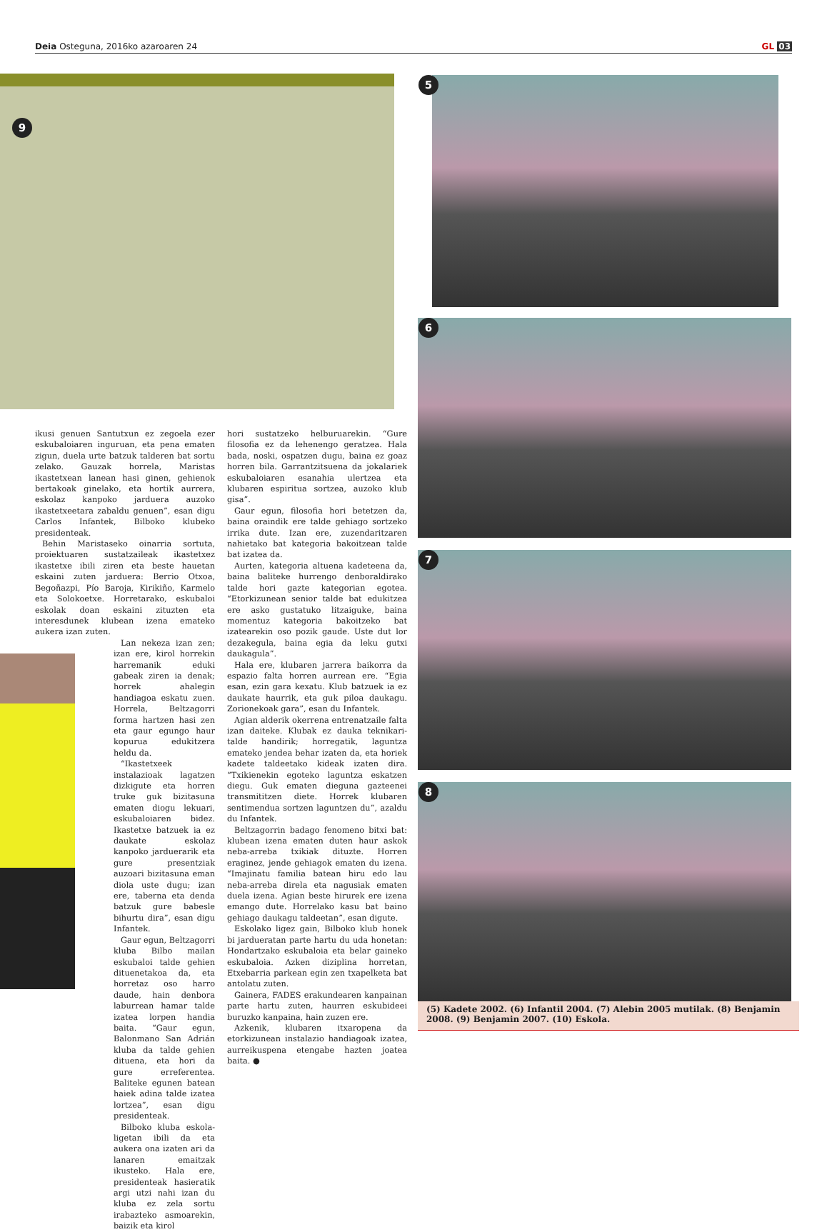Deia Osteguna, 2016ko azaroaren 24
GL 03
9
5
6
7
8
ikusi genuen Santutxun ez zegoela ezer eskubaloiaren inguruan, eta pena ematen zigun, duela urte batzuk talderen bat sortu zelako. Gauzak horrela, Maristas ikastetxean lanean hasi ginen, gehienok bertakoak ginelako, eta hortik aurrera, eskolaz kanpoko jarduera auzoko ikastetxeetara zabaldu genuen”, esan digu Carlos Infantek, Bilboko klubeko presidenteak.
Behin Maristaseko oinarria sortuta, proiektuaren sustatzaileak ikastetxez ikastetxe ibili ziren eta beste hauetan eskaini zuten jarduera: Berrio Otxoa, Begoñazpi, Pío Baroja, Kirikiño, Karmelo eta Solokoetxe. Horretarako, eskubaloi eskolak doan eskaini zituzten eta interesdunek klubean izena emateko aukera izan zuten.
Lan nekeza izan zen; izan ere, kirol horrekin harremanik eduki gabeak ziren ia denak; horrek ahalegin handiagoa eskatu zuen. Horrela, Beltzagorri forma hartzen hasi zen eta gaur egungo haur kopurua edukitzera heldu da.
“Ikastetxeek instalazioak lagatzen dizkigute eta horren truke guk bizitasuna ematen diogu lekuari, eskubaloiaren bidez. Ikastetxe batzuek ia ez daukate eskolaz kanpoko jarduerarik eta gure presentziak auzoari bizitasuna eman diola uste dugu; izan ere, taberna eta denda batzuk gure babesle bihurtu dira”, esan digu Infantek.
Gaur egun, Beltzagorri kluba Bilbo mailan eskubaloi talde gehien dituenetakoa da, eta horretaz oso harro daude, hain denbora laburrean hamar talde izatea lorpen handia baita. “Gaur egun, Balonmano San Adrián kluba da talde gehien dituena, eta hori da gure erreferentea. Baliteke egunen batean haiek adina talde izatea lortzea”, esan digu presidenteak.
Bilboko kluba eskola-ligetan ibili da eta aukera ona izaten ari da lanaren emaitzak ikusteko. Hala ere, presidenteak hasieratik argi utzi nahi izan du kluba ez zela sortu irabazteko asmoarekin, baizik eta kirol
hori sustatzeko helburuarekin. “Gure filosofia ez da lehenengo geratzea. Hala bada, noski, ospatzen dugu, baina ez goaz horren bila. Garrantzitsuena da jokalariek eskubaloiaren esanahia ulertzea eta klubaren espiritua sortzea, auzoko klub gisa”.
Gaur egun, filosofia hori betetzen da, baina oraindik ere talde gehiago sortzeko irrika dute. Izan ere, zuzendaritzaren nahietako bat kategoria bakoitzean talde bat izatea da.
Aurten, kategoria altuena kadeteena da, baina baliteke hurrengo denboraldirako talde hori gazte kategorian egotea. “Etorkizunean senior talde bat edukitzea ere asko gustatuko litzaiguke, baina momentuz kategoria bakoitzeko bat izatearekin oso pozik gaude. Uste dut lor dezakegula, baina egia da leku gutxi daukagula”.
Hala ere, klubaren jarrera baikorra da espazio falta horren aurrean ere. “Egia esan, ezin gara kexatu. Klub batzuek ia ez daukate haurrik, eta guk piloa daukagu. Zorionekoak gara”, esan du Infantek.
Agian alderik okerrena entrenatzaile falta izan daiteke. Klubak ez dauka teknikari-talde handirik; horregatik, laguntza emateko jendea behar izaten da, eta horiek kadete taldeetako kideak izaten dira. “Txikienekin egoteko laguntza eskatzen diegu. Guk ematen dieguna gazteenei transmititzen diete. Horrek klubaren sentimendua sortzen laguntzen du”, azaldu du Infantek.
Beltzagorrin badago fenomeno bitxi bat: klubean izena ematen duten haur askok neba-arreba txikiak dituzte. Horren eraginez, jende gehiagok ematen du izena. “Imajinatu familia batean hiru edo lau neba-arreba direla eta nagusiak ematen duela izena. Agian beste hirurek ere izena emango dute. Horrelako kasu bat baino gehiago daukagu taldeetan”, esan digute.
Eskolako ligez gain, Bilboko klub honek bi jardueratan parte hartu du uda honetan: Hondartzako eskubaloia eta belar gaineko eskubaloia. Azken diziplina horretan, Etxebarria parkean egin zen txapelketa bat antolatu zuten.
Gainera, FADES erakundearen kanpainan parte hartu zuten, haurren eskubideei buruzko kanpaina, hain zuzen ere.
Azkenik, klubaren itxaropena da etorkizunean instalazio handiagoak izatea, aurreikuspena etengabe hazten joatea baita. ●
(5) Kadete 2002. (6) Infantil 2004. (7) Alebin 2005 mutilak. (8) Benjamin 2008. (9) Benjamin 2007. (10) Eskola.